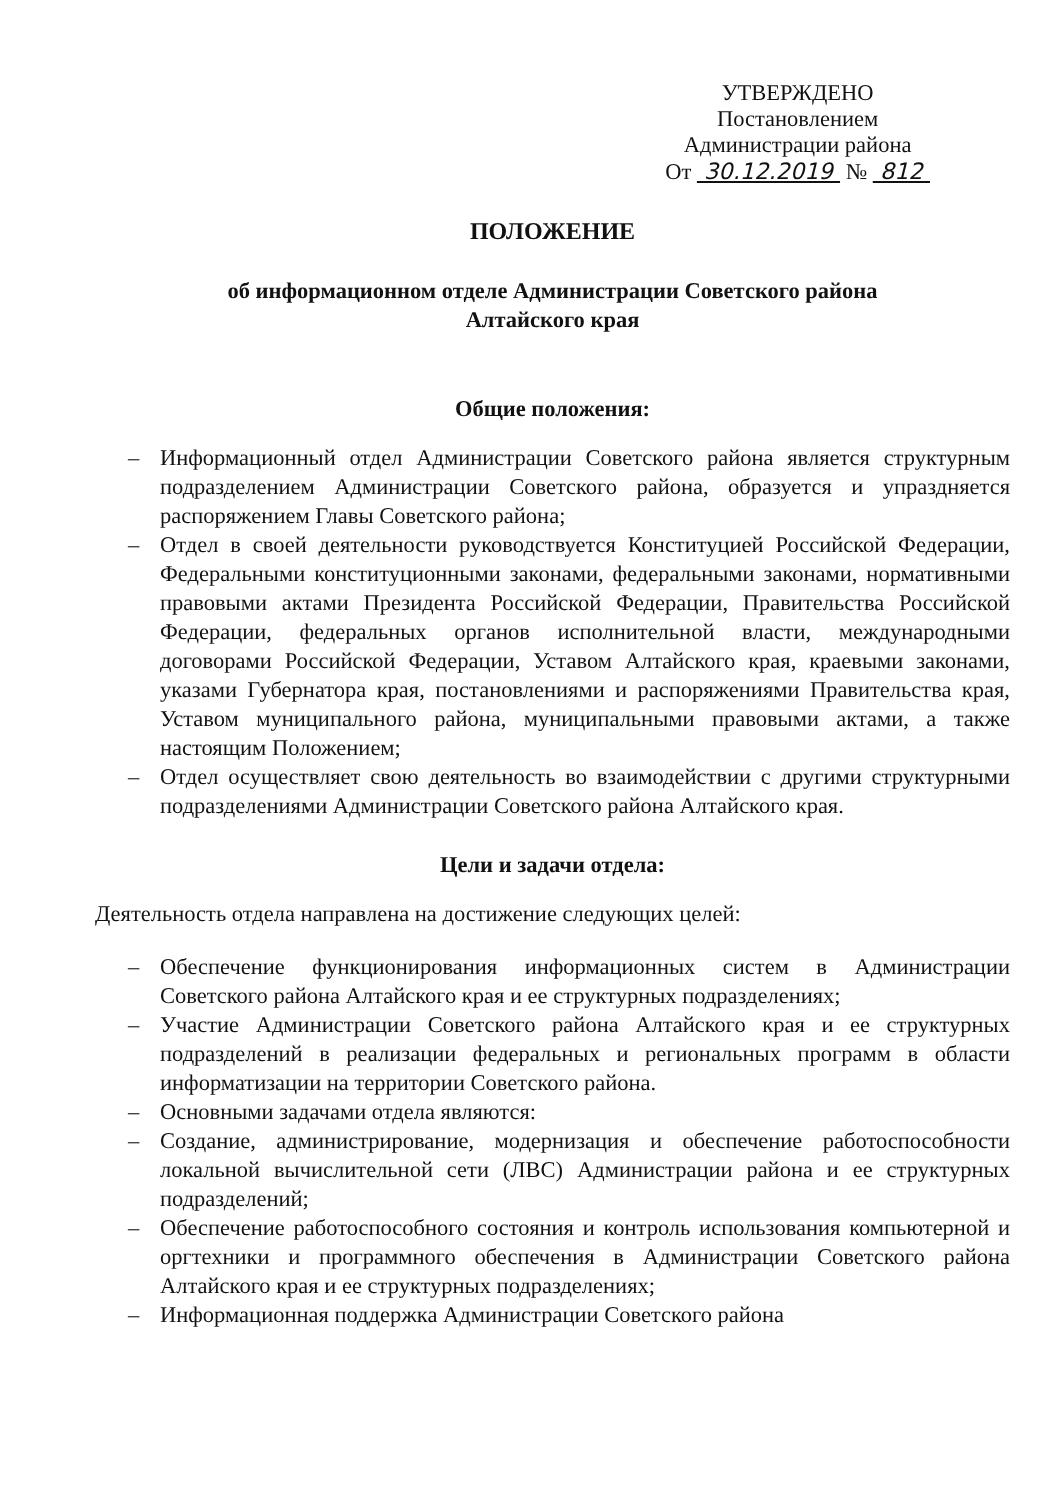УТВЕРЖДЕНО
Постановлением
Администрации района
От 30.12.2019 № 812
ПОЛОЖЕНИЕ
об информационном отделе Администрации Советского района
Алтайского края
Общие положения:
– Информационный отдел Администрации Советского района является структурным подразделением Администрации Советского района, образуется и упраздняется распоряжением Главы Советского района;
– Отдел в своей деятельности руководствуется Конституцией Российской Федерации, Федеральными конституционными законами, федеральными законами, нормативными правовыми актами Президента Российской Федерации, Правительства Российской Федерации, федеральных органов исполнительной власти, международными договорами Российской Федерации, Уставом Алтайского края, краевыми законами, указами Губернатора края, постановлениями и распоряжениями Правительства края, Уставом муниципального района, муниципальными правовыми актами, а также настоящим Положением;
– Отдел осуществляет свою деятельность во взаимодействии с другими структурными подразделениями Администрации Советского района Алтайского края.
Цели и задачи отдела:
Деятельность отдела направлена на достижение следующих целей:
– Обеспечение функционирования информационных систем в Администрации Советского района Алтайского края и ее структурных подразделениях;
– Участие Администрации Советского района Алтайского края и ее структурных подразделений в реализации федеральных и региональных программ в области информатизации на территории Советского района.
– Основными задачами отдела являются:
– Создание, администрирование, модернизация и обеспечение работоспособности локальной вычислительной сети (ЛВС) Администрации района и ее структурных подразделений;
– Обеспечение работоспособного состояния и контроль использования компьютерной и оргтехники и программного обеспечения в Администрации Советского района Алтайского края и ее структурных подразделениях;
– Информационная поддержка Администрации Советского района